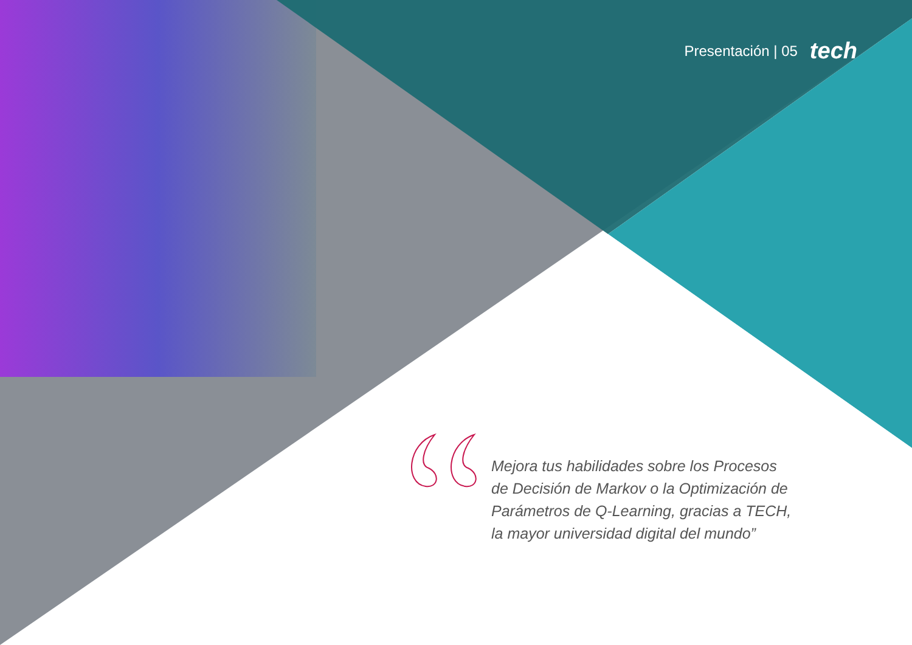Presentación | 05 tech
Mejora tus habilidades sobre los Procesos de Decisión de Markov o la Optimización de Parámetros de Q-Learning, gracias a TECH, la mayor universidad digital del mundo”